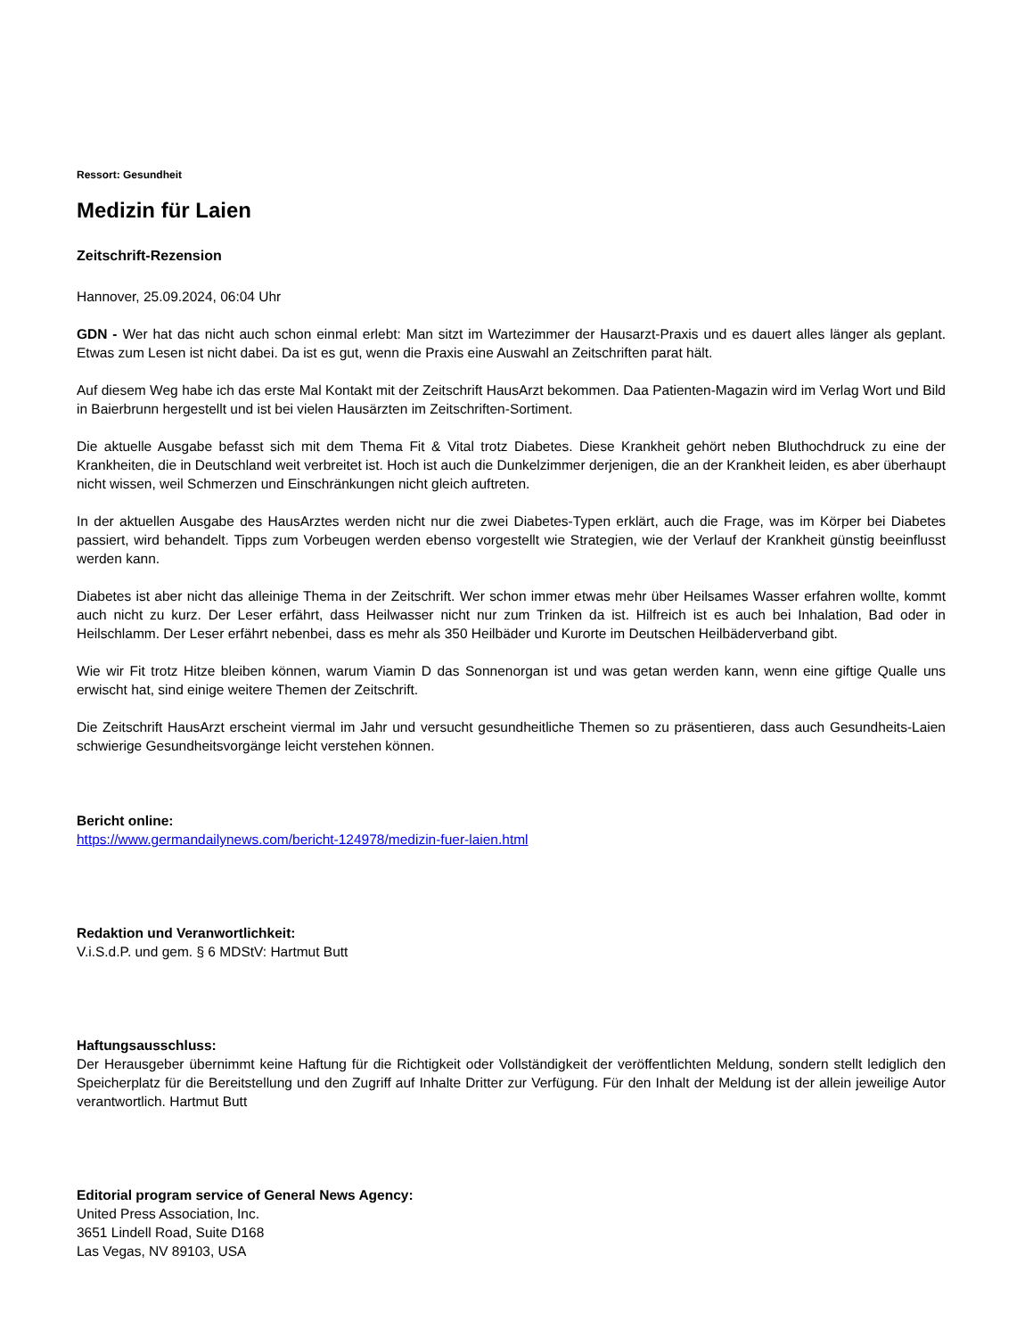Ressort: Gesundheit
Medizin für Laien
Zeitschrift-Rezension
Hannover, 25.09.2024, 06:04 Uhr
GDN - Wer hat das nicht auch schon einmal erlebt: Man sitzt im Wartezimmer der Hausarzt-Praxis und es dauert alles länger als geplant. Etwas zum Lesen ist nicht dabei. Da ist es gut, wenn die Praxis eine Auswahl an Zeitschriften parat hält.
Auf diesem Weg habe ich das erste Mal Kontakt mit der Zeitschrift HausArzt bekommen. Daa Patienten-Magazin wird im Verlag Wort und Bild in Baierbrunn hergestellt und ist bei vielen Hausärzten im Zeitschriften-Sortiment.
Die aktuelle Ausgabe befasst sich mit dem Thema Fit & Vital trotz Diabetes. Diese Krankheit gehört neben Bluthochdruck zu eine der Krankheiten, die in Deutschland weit verbreitet ist. Hoch ist auch die Dunkelzimmer derjenigen, die an der Krankheit leiden, es aber überhaupt nicht wissen, weil Schmerzen und Einschränkungen nicht gleich auftreten.
In der aktuellen Ausgabe des HausArztes werden nicht nur die zwei Diabetes-Typen erklärt, auch die Frage, was im Körper bei Diabetes passiert, wird behandelt. Tipps zum Vorbeugen werden ebenso vorgestellt wie Strategien, wie der Verlauf der Krankheit günstig beeinflusst werden kann.
Diabetes ist aber nicht das alleinige Thema in der Zeitschrift. Wer schon immer etwas mehr über Heilsames Wasser erfahren wollte, kommt auch nicht zu kurz. Der Leser erfährt, dass Heilwasser nicht nur zum Trinken da ist. Hilfreich ist es auch bei Inhalation, Bad oder in Heilschlamm. Der Leser erfährt nebenbei, dass es mehr als 350 Heilbäder und Kurorte im Deutschen Heilbäderverband gibt.
Wie wir Fit trotz Hitze bleiben können, warum Viamin D das Sonnenorgan ist und was getan werden kann, wenn eine giftige Qualle uns erwischt hat, sind einige weitere Themen der Zeitschrift.
Die Zeitschrift HausArzt erscheint viermal im Jahr und versucht gesundheitliche Themen so zu präsentieren, dass auch Gesundheits-Laien schwierige Gesundheitsvorgänge leicht verstehen können.
Bericht online:
https://www.germandailynews.com/bericht-124978/medizin-fuer-laien.html
Redaktion und Veranwortlichkeit:
V.i.S.d.P. und gem. § 6 MDStV: Hartmut Butt
Haftungsausschluss:
Der Herausgeber übernimmt keine Haftung für die Richtigkeit oder Vollständigkeit der veröffentlichten Meldung, sondern stellt lediglich den Speicherplatz für die Bereitstellung und den Zugriff auf Inhalte Dritter zur Verfügung. Für den Inhalt der Meldung ist der allein jeweilige Autor verantwortlich. Hartmut Butt
Editorial program service of General News Agency:
United Press Association, Inc.
3651 Lindell Road, Suite D168
Las Vegas, NV 89103, USA